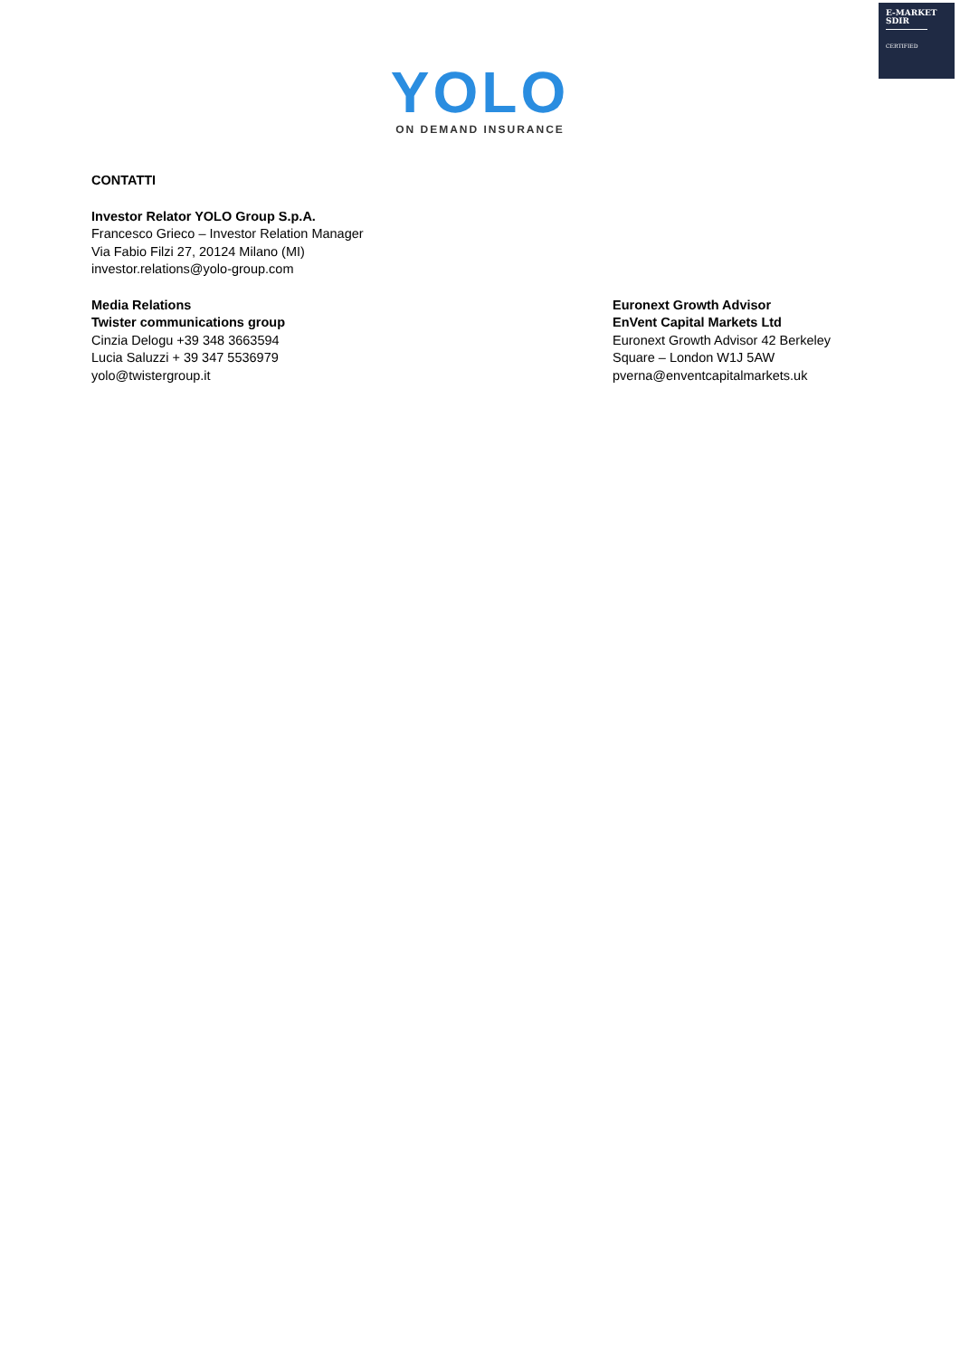E-MARKET
SDIR
CERTIFIED
YOLO
ON DEMAND INSURANCE
CONTATTI
Investor Relator YOLO Group S.p.A.
Francesco Grieco – Investor Relation Manager
Via Fabio Filzi 27, 20124 Milano (MI)
investor.relations@yolo-group.com
Media Relations
Twister communications group
Cinzia Delogu +39 348 3663594
Lucia Saluzzi + 39 347 5536979
yolo@twistergroup.it
Euronext Growth Advisor
EnVent Capital Markets Ltd
Euronext Growth Advisor 42 Berkeley
Square – London W1J 5AW
pverna@enventcapitalmarkets.uk